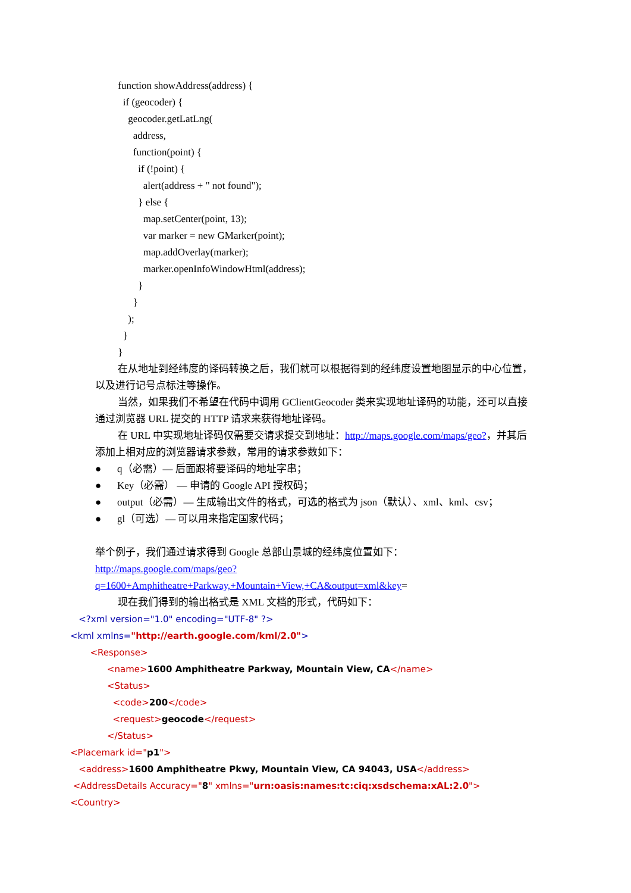function showAddress(address) {
if (geocoder) {
geocoder.getLatLng(
address,
function(point) {
if (!point) {
alert(address + " not found");
} else {
map.setCenter(point, 13);
var marker = new GMarker(point);
map.addOverlay(marker);
marker.openInfoWindowHtml(address);
}
}
);
}
}
在从地址到经纬度的译码转换之后，我们就可以根据得到的经纬度设置地图显示的中心位置，以及进行记号点标注等操作。
当然，如果我们不希望在代码中调用 GClientGeocoder 类来实现地址译码的功能，还可以直接通过浏览器 URL 提交的 HTTP 请求来获得地址译码。
在 URL 中实现地址译码仅需要交请求提交到地址：http://maps.google.com/maps/geo?，并其后添加上相对应的浏览器请求参数，常用的请求参数如下：
● q（必需）— 后面跟将要译码的地址字串；
● Key（必需） — 申请的 Google API 授权码；
● output（必需）— 生成输出文件的格式，可选的格式为 json（默认）、xml、kml、csv；
● gl（可选）— 可以用来指定国家代码；
举个例子，我们通过请求得到 Google 总部山景城的经纬度位置如下：
http://maps.google.com/maps/geo?q=1600+Amphitheatre+Parkway,+Mountain+View,+CA&output=xml&key=
现在我们得到的输出格式是 XML 文档的形式，代码如下：
<?xml version="1.0" encoding="UTF-8" ?>
<kml xmlns="http://earth.google.com/kml/2.0">
<Response>
<name>1600 Amphitheatre Parkway, Mountain View, CA</name>
<Status>
<code>200</code>
<request>geocode</request>
</Status>
<Placemark id="p1">
<address>1600 Amphitheatre Pkwy, Mountain View, CA 94043, USA</address>
<AddressDetails Accuracy="8" xmlns="urn:oasis:names:tc:ciq:xsdschema:xAL:2.0">
<Country>